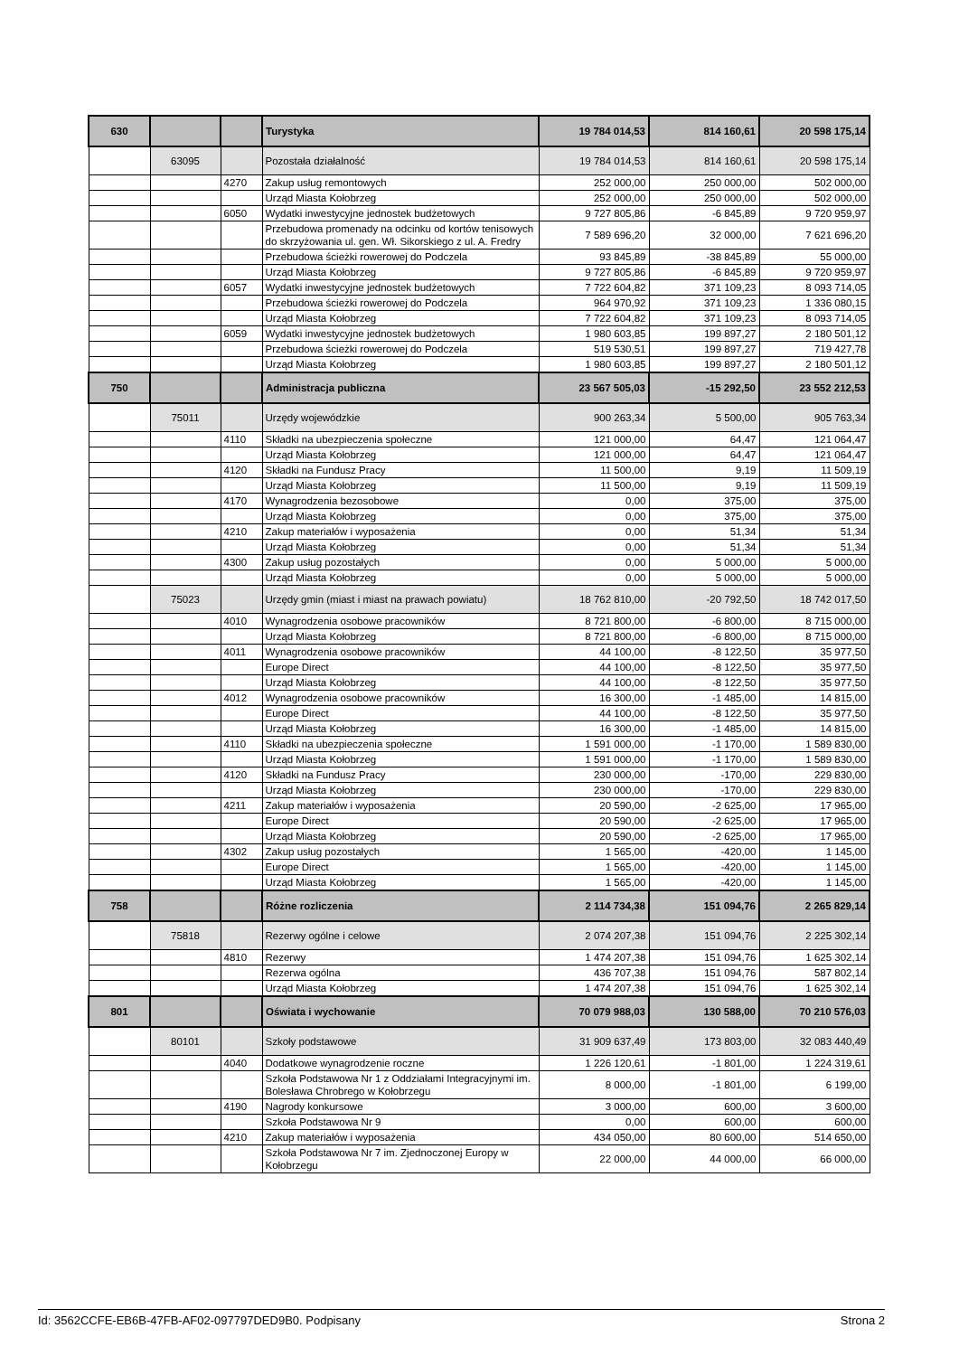| 630 | | | Turystyka | 19 784 014,53 | 814 160,61 | 20 598 175,14 |
| | 63095 | | Pozostała działalność | 19 784 014,53 | 814 160,61 | 20 598 175,14 |
| | | 4270 | Zakup usług remontowych | 252 000,00 | 250 000,00 | 502 000,00 |
| | | | Urząd Miasta Kołobrzeg | 252 000,00 | 250 000,00 | 502 000,00 |
| | | 6050 | Wydatki inwestycyjne jednostek budżetowych | 9 727 805,86 | -6 845,89 | 9 720 959,97 |
| | | | Przebudowa promenady na odcinku od kortów tenisowych do skrzyżowania ul. gen. Wł. Sikorskiego z ul. A. Fredry | 7 589 696,20 | 32 000,00 | 7 621 696,20 |
| | | | Przebudowa ścieżki rowerowej do Podczela | 93 845,89 | -38 845,89 | 55 000,00 |
| | | | Urząd Miasta Kołobrzeg | 9 727 805,86 | -6 845,89 | 9 720 959,97 |
| | | 6057 | Wydatki inwestycyjne jednostek budżetowych | 7 722 604,82 | 371 109,23 | 8 093 714,05 |
| | | | Przebudowa ścieżki rowerowej do Podczela | 964 970,92 | 371 109,23 | 1 336 080,15 |
| | | | Urząd Miasta Kołobrzeg | 7 722 604,82 | 371 109,23 | 8 093 714,05 |
| | | 6059 | Wydatki inwestycyjne jednostek budżetowych | 1 980 603,85 | 199 897,27 | 2 180 501,12 |
| | | | Przebudowa ścieżki rowerowej do Podczela | 519 530,51 | 199 897,27 | 719 427,78 |
| | | | Urząd Miasta Kołobrzeg | 1 980 603,85 | 199 897,27 | 2 180 501,12 |
| 750 | | | Administracja publiczna | 23 567 505,03 | -15 292,50 | 23 552 212,53 |
| | 75011 | | Urzędy wojewódzkie | 900 263,34 | 5 500,00 | 905 763,34 |
| | | 4110 | Składki na ubezpieczenia społeczne | 121 000,00 | 64,47 | 121 064,47 |
| | | | Urząd Miasta Kołobrzeg | 121 000,00 | 64,47 | 121 064,47 |
| | | 4120 | Składki na Fundusz Pracy | 11 500,00 | 9,19 | 11 509,19 |
| | | | Urząd Miasta Kołobrzeg | 11 500,00 | 9,19 | 11 509,19 |
| | | 4170 | Wynagrodzenia bezosobowe | 0,00 | 375,00 | 375,00 |
| | | | Urząd Miasta Kołobrzeg | 0,00 | 375,00 | 375,00 |
| | | 4210 | Zakup materiałów i wyposażenia | 0,00 | 51,34 | 51,34 |
| | | | Urząd Miasta Kołobrzeg | 0,00 | 51,34 | 51,34 |
| | | 4300 | Zakup usług pozostałych | 0,00 | 5 000,00 | 5 000,00 |
| | | | Urząd Miasta Kołobrzeg | 0,00 | 5 000,00 | 5 000,00 |
| | 75023 | | Urzędy gmin (miast i miast na prawach powiatu) | 18 762 810,00 | -20 792,50 | 18 742 017,50 |
| | | 4010 | Wynagrodzenia osobowe pracowników | 8 721 800,00 | -6 800,00 | 8 715 000,00 |
| | | | Urząd Miasta Kołobrzeg | 8 721 800,00 | -6 800,00 | 8 715 000,00 |
| | | 4011 | Wynagrodzenia osobowe pracowników | 44 100,00 | -8 122,50 | 35 977,50 |
| | | | Europe Direct | 44 100,00 | -8 122,50 | 35 977,50 |
| | | | Urząd Miasta Kołobrzeg | 44 100,00 | -8 122,50 | 35 977,50 |
| | | 4012 | Wynagrodzenia osobowe pracowników | 16 300,00 | -1 485,00 | 14 815,00 |
| | | | Europe Direct | 44 100,00 | -8 122,50 | 35 977,50 |
| | | | Urząd Miasta Kołobrzeg | 16 300,00 | -1 485,00 | 14 815,00 |
| | | 4110 | Składki na ubezpieczenia społeczne | 1 591 000,00 | -1 170,00 | 1 589 830,00 |
| | | | Urząd Miasta Kołobrzeg | 1 591 000,00 | -1 170,00 | 1 589 830,00 |
| | | 4120 | Składki na Fundusz Pracy | 230 000,00 | -170,00 | 229 830,00 |
| | | | Urząd Miasta Kołobrzeg | 230 000,00 | -170,00 | 229 830,00 |
| | | 4211 | Zakup materiałów i wyposażenia | 20 590,00 | -2 625,00 | 17 965,00 |
| | | | Europe Direct | 20 590,00 | -2 625,00 | 17 965,00 |
| | | | Urząd Miasta Kołobrzeg | 20 590,00 | -2 625,00 | 17 965,00 |
| | | 4302 | Zakup usług pozostałych | 1 565,00 | -420,00 | 1 145,00 |
| | | | Europe Direct | 1 565,00 | -420,00 | 1 145,00 |
| | | | Urząd Miasta Kołobrzeg | 1 565,00 | -420,00 | 1 145,00 |
| 758 | | | Różne rozliczenia | 2 114 734,38 | 151 094,76 | 2 265 829,14 |
| | 75818 | | Rezerwy ogólne i celowe | 2 074 207,38 | 151 094,76 | 2 225 302,14 |
| | | 4810 | Rezerwy | 1 474 207,38 | 151 094,76 | 1 625 302,14 |
| | | | Rezerwa ogólna | 436 707,38 | 151 094,76 | 587 802,14 |
| | | | Urząd Miasta Kołobrzeg | 1 474 207,38 | 151 094,76 | 1 625 302,14 |
| 801 | | | Oświata i wychowanie | 70 079 988,03 | 130 588,00 | 70 210 576,03 |
| | 80101 | | Szkoły podstawowe | 31 909 637,49 | 173 803,00 | 32 083 440,49 |
| | | 4040 | Dodatkowe wynagrodzenie roczne | 1 226 120,61 | -1 801,00 | 1 224 319,61 |
| | | | Szkoła Podstawowa Nr 1 z Oddziałami Integracyjnymi im. Bolesława Chrobrego w Kołobrzegu | 8 000,00 | -1 801,00 | 6 199,00 |
| | | 4190 | Nagrody konkursowe | 3 000,00 | 600,00 | 3 600,00 |
| | | | Szkoła Podstawowa Nr 9 | 0,00 | 600,00 | 600,00 |
| | | 4210 | Zakup materiałów i wyposażenia | 434 050,00 | 80 600,00 | 514 650,00 |
| | | | Szkoła Podstawowa Nr 7 im. Zjednoczonej Europy w Kołobrzegu | 22 000,00 | 44 000,00 | 66 000,00 |
Id: 3562CCFE-EB6B-47FB-AF02-097797DED9B0. Podpisany Strona 2